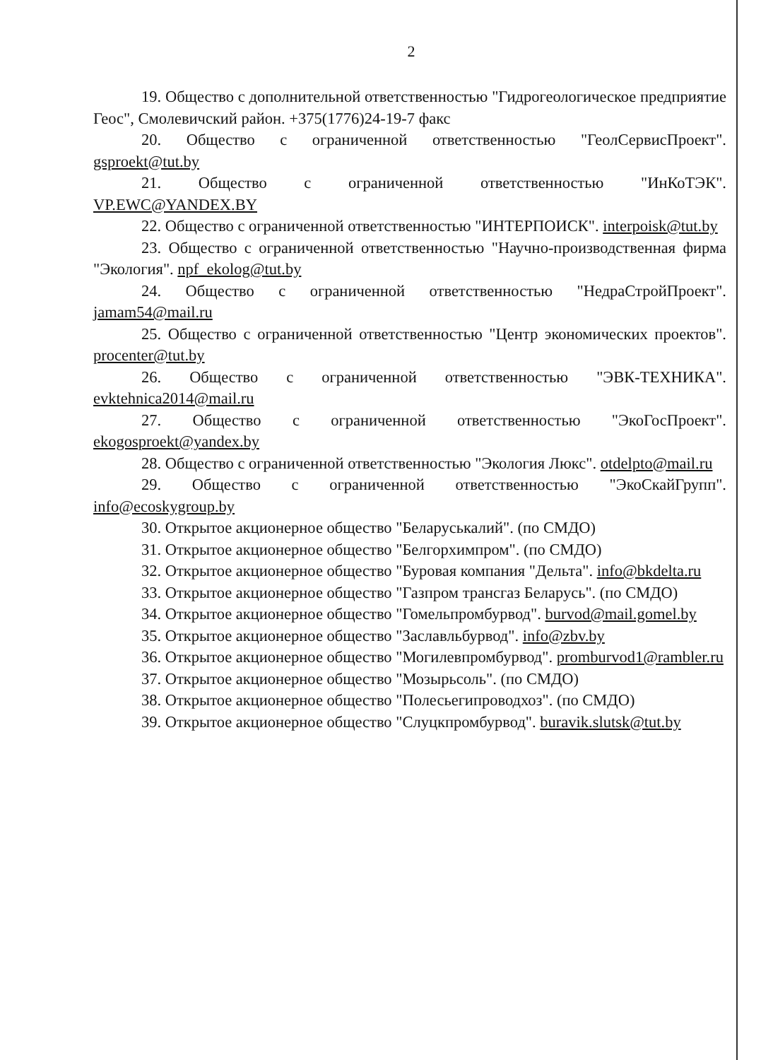2
19. Общество с дополнительной ответственностью "Гидрогеологическое предприятие Геос", Смолевичский район. +375(1776)24-19-7 факс
20. Общество с ограниченной ответственностью "ГеолСервисПроект". gsproekt@tut.by
21. Общество с ограниченной ответственностью "ИнКоТЭК". VP.EWC@YANDEX.BY
22. Общество с ограниченной ответственностью "ИНТЕРПОИСК". interpoisk@tut.by
23. Общество с ограниченной ответственностью "Научно-производственная фирма "Экология". npf_ekolog@tut.by
24. Общество с ограниченной ответственностью "НедраСтройПроект". jamam54@mail.ru
25. Общество с ограниченной ответственностью "Центр экономических проектов". procenter@tut.by
26. Общество с ограниченной ответственностью "ЭВК-ТЕХНИКА". evktehnica2014@mail.ru
27. Общество с ограниченной ответственностью "ЭкоГосПроект". ekogosproekt@yandex.by
28. Общество с ограниченной ответственностью "Экология Люкс". otdelpto@mail.ru
29. Общество с ограниченной ответственностью "ЭкоСкайГрупп". info@ecoskygroup.by
30. Открытое акционерное общество "Беларуськалий". (по СМДО)
31. Открытое акционерное общество "Белгорхимпром". (по СМДО)
32. Открытое акционерное общество "Буровая компания "Дельта". info@bkdelta.ru
33. Открытое акционерное общество "Газпром трансгаз Беларусь". (по СМДО)
34. Открытое акционерное общество "Гомельпромбурвод". burvod@mail.gomel.by
35. Открытое акционерное общество "Заславльбурвод". info@zbv.by
36. Открытое акционерное общество "Могилевпромбурвод". promburvod1@rambler.ru
37. Открытое акционерное общество "Мозырьсоль". (по СМДО)
38. Открытое акционерное общество "Полесьегипроводхоз". (по СМДО)
39. Открытое акционерное общество "Слуцкпромбурвод". buravik.slutsk@tut.by